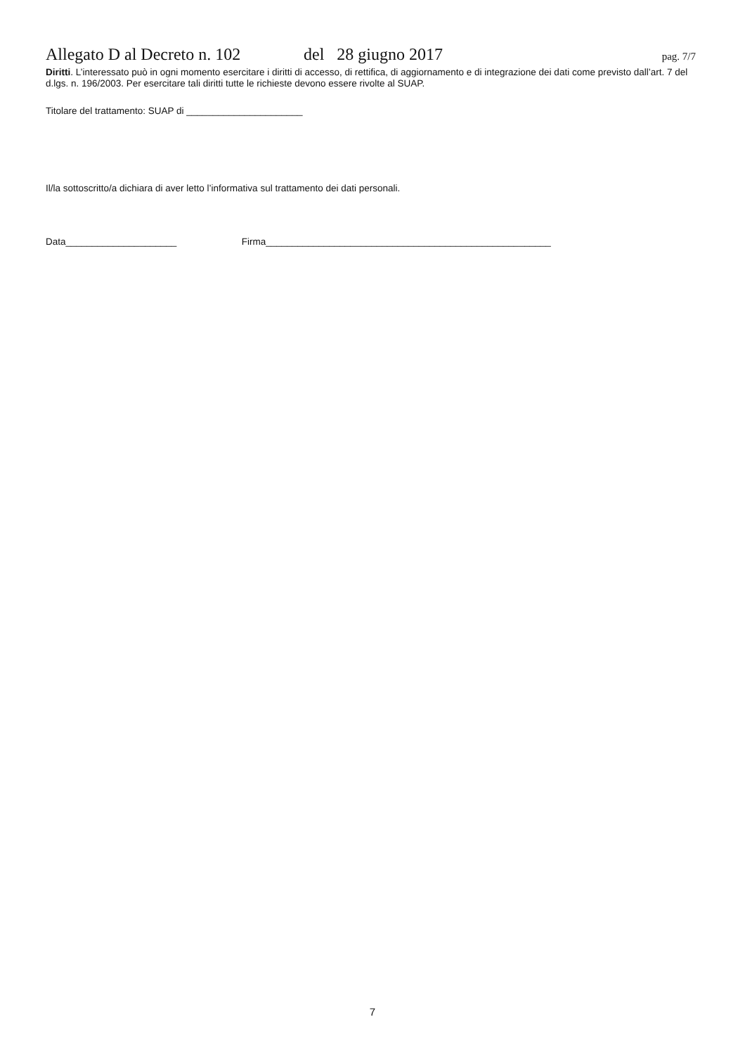Allegato D al Decreto n. 102 del 28 giugno 2017 pag. 7/7
Diritti. L’interessato può in ogni momento esercitare i diritti di accesso, di rettifica, di aggiornamento e di integrazione dei dati come previsto dall’art. 7 del d.lgs. n. 196/2003. Per esercitare tali diritti tutte le richieste devono essere rivolte al SUAP.
Titolare del trattamento: SUAP di ______________________
Il/la sottoscritto/a dichiara di aver letto l’informativa sul trattamento dei dati personali.
Data_____________________ Firma______________________________________________________
7